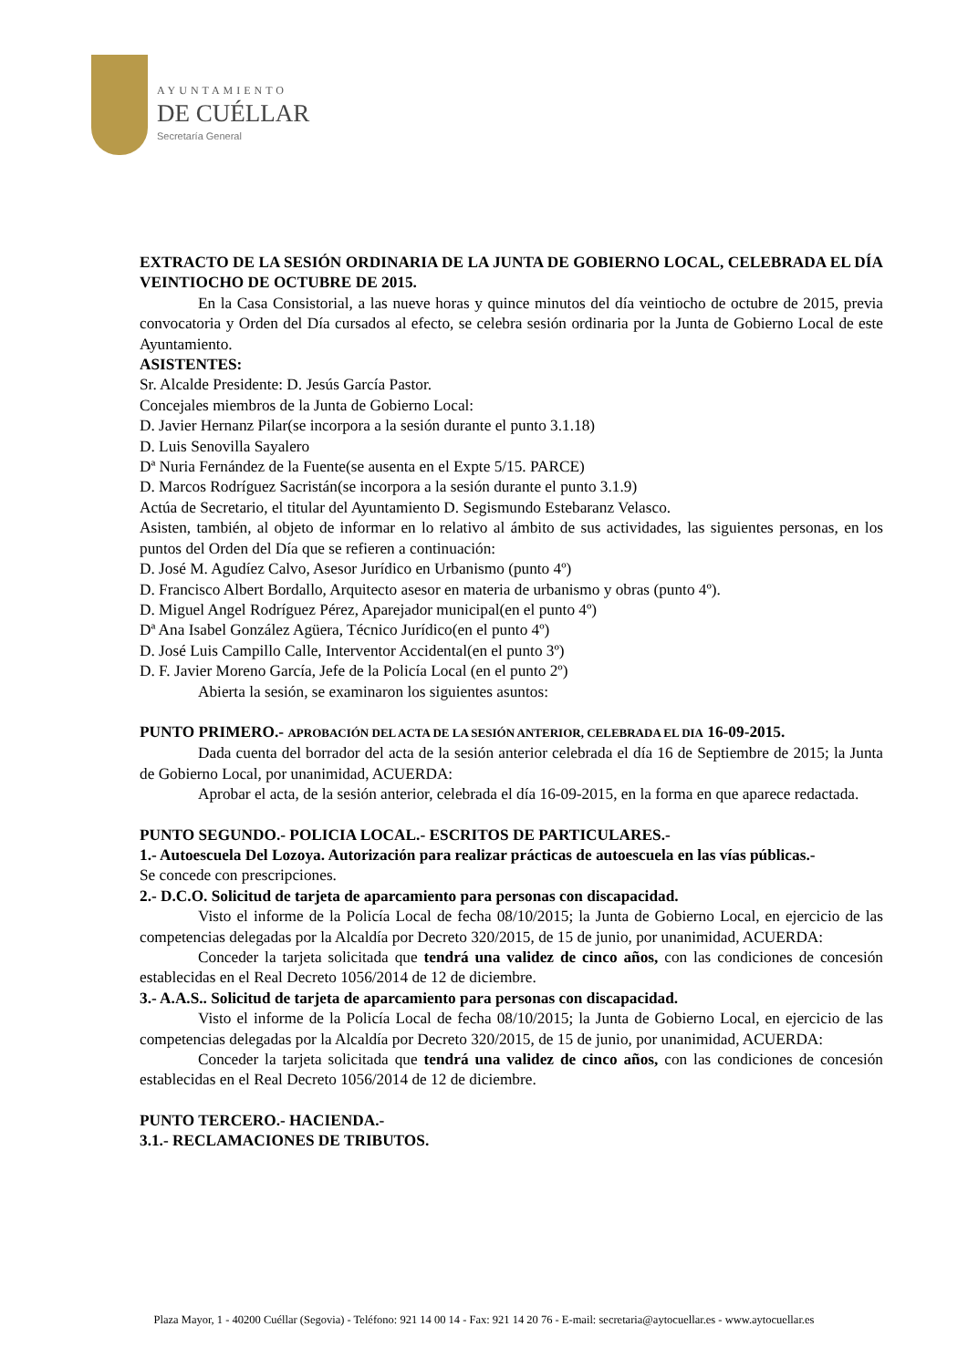AYUNTAMIENTO
DE CUÉLLAR
Secretaría General
EXTRACTO DE LA SESIÓN ORDINARIA DE LA JUNTA DE GOBIERNO LOCAL, CELEBRADA EL DÍA VEINTIOCHO DE OCTUBRE DE 2015.
En la Casa Consistorial, a las nueve horas y quince minutos del día veintiocho de octubre de 2015, previa convocatoria y Orden del Día cursados al efecto, se celebra sesión ordinaria por la Junta de Gobierno Local de este Ayuntamiento.
ASISTENTES:
Sr. Alcalde Presidente: D. Jesús García Pastor.
Concejales miembros de la Junta de Gobierno Local:
D. Javier Hernanz Pilar(se incorpora a la sesión durante el punto 3.1.18)
D. Luis Senovilla Sayalero
Dª Nuria Fernández de la Fuente(se ausenta en el Expte 5/15. PARCE)
D. Marcos Rodríguez Sacristán(se incorpora a la sesión durante el punto 3.1.9)
Actúa de Secretario, el titular del Ayuntamiento D. Segismundo Estebaranz Velasco.
Asisten, también, al objeto de informar en lo relativo al ámbito de sus actividades, las siguientes personas, en los puntos del Orden del Día que se refieren a continuación:
D. José M. Agudíez Calvo, Asesor Jurídico en Urbanismo (punto 4º)
D. Francisco Albert Bordallo, Arquitecto asesor en materia de urbanismo y obras (punto 4º).
D. Miguel Angel Rodríguez Pérez, Aparejador municipal(en el punto 4º)
Dª Ana Isabel González Agüera, Técnico Jurídico(en el punto 4º)
D. José Luis Campillo Calle, Interventor Accidental(en el punto 3º)
D. F. Javier Moreno García, Jefe de la Policía Local (en el punto 2º)
Abierta la sesión, se examinaron los siguientes asuntos:
PUNTO PRIMERO.- APROBACIÓN DEL ACTA DE LA SESIÓN ANTERIOR, CELEBRADA EL DIA 16-09-2015.
Dada cuenta del borrador del acta de la sesión anterior celebrada el día 16 de Septiembre de 2015; la Junta de Gobierno Local, por unanimidad, ACUERDA:
Aprobar el acta, de la sesión anterior, celebrada el día 16-09-2015, en la forma en que aparece redactada.
PUNTO SEGUNDO.- POLICIA LOCAL.- ESCRITOS DE PARTICULARES.-
1.- Autoescuela Del Lozoya. Autorización para realizar prácticas de autoescuela en las vías públicas.-
Se concede con prescripciones.
2.- D.C.O. Solicitud de tarjeta de aparcamiento para personas con discapacidad.
Visto el informe de la Policía Local de fecha 08/10/2015; la Junta de Gobierno Local, en ejercicio de las competencias delegadas por la Alcaldía por Decreto 320/2015, de 15 de junio, por unanimidad, ACUERDA:
Conceder la tarjeta solicitada que tendrá una validez de cinco años, con las condiciones de concesión establecidas en el Real Decreto 1056/2014 de 12 de diciembre.
3.- A.A.S.. Solicitud de tarjeta de aparcamiento para personas con discapacidad.
Visto el informe de la Policía Local de fecha 08/10/2015; la Junta de Gobierno Local, en ejercicio de las competencias delegadas por la Alcaldía por Decreto 320/2015, de 15 de junio, por unanimidad, ACUERDA:
Conceder la tarjeta solicitada que tendrá una validez de cinco años, con las condiciones de concesión establecidas en el Real Decreto 1056/2014 de 12 de diciembre.
PUNTO TERCERO.- HACIENDA.-
3.1.- RECLAMACIONES DE TRIBUTOS.
Plaza Mayor, 1 - 40200 Cuéllar (Segovia) - Teléfono: 921 14 00 14 - Fax: 921 14 20 76 - E-mail: secretaria@aytocuellar.es - www.aytocuellar.es